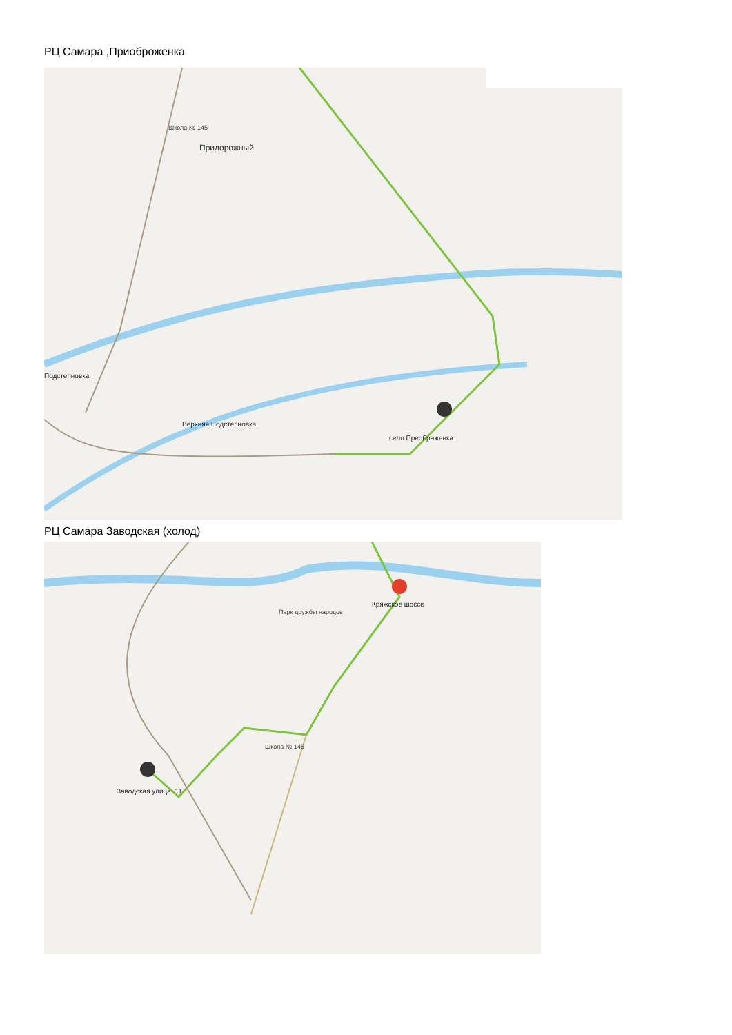РЦ Самара ,Приоброженка
Придорожный
село Преображенка
Подстепновка
Верхняя Подстепновка
Школа № 145
РЦ Самара Заводская (холод)
Кряжское шоссе
Заводская улица, 11
Парк дружбы народов
Школа № 145